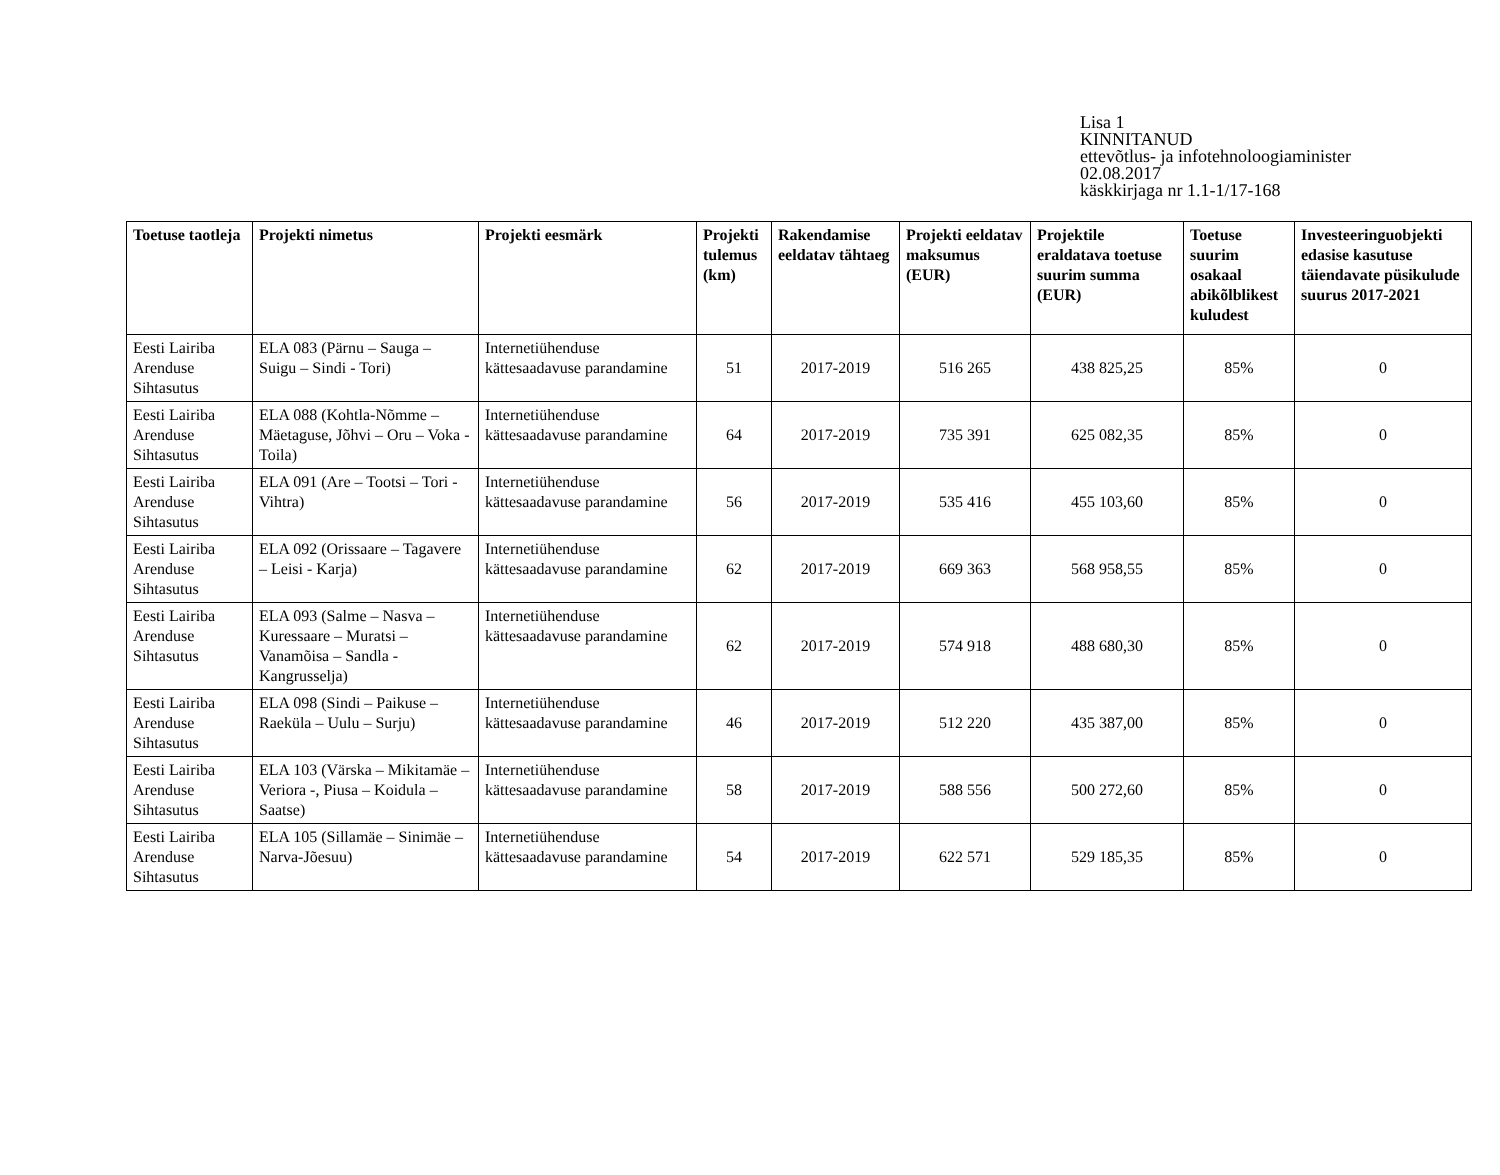Lisa 1
KINNITANUD
ettevõtlus- ja infotehnoloogiaminister
02.08.2017
käskkirjaga nr 1.1-1/17-168
| Toetuse taotleja | Projekti nimetus | Projekti eesmärk | Projekti tulemus (km) | Rakendamise eeldatav tähtaeg | Projekti eeldatav maksumus (EUR) | Projektile eraldatava toetuse suurim summa (EUR) | Toetuse suurim osakaal abikõlblikest kuludest | Investeeringuobjekti edasise kasutuse täiendavate püsikulude suurus 2017-2021 |
| --- | --- | --- | --- | --- | --- | --- | --- | --- |
| Eesti Lairiba Arenduse Sihtasutus | ELA 083 (Pärnu – Sauga – Suigu – Sindi - Tori) | Internetiühenduse kättesaadavuse parandamine | 51 | 2017-2019 | 516 265 | 438 825,25 | 85% | 0 |
| Eesti Lairiba Arenduse Sihtasutus | ELA 088 (Kohtla-Nõmme – Mäetaguse, Jõhvi – Oru – Voka - Toila) | Internetiühenduse kättesaadavuse parandamine | 64 | 2017-2019 | 735 391 | 625 082,35 | 85% | 0 |
| Eesti Lairiba Arenduse Sihtasutus | ELA 091 (Are – Tootsi – Tori - Vihtra) | Internetiühenduse kättesaadavuse parandamine | 56 | 2017-2019 | 535 416 | 455 103,60 | 85% | 0 |
| Eesti Lairiba Arenduse Sihtasutus | ELA 092 (Orissaare – Tagavere – Leisi - Karja) | Internetiühenduse kättesaadavuse parandamine | 62 | 2017-2019 | 669 363 | 568 958,55 | 85% | 0 |
| Eesti Lairiba Arenduse Sihtasutus | ELA 093 (Salme – Nasva – Kuressaare – Muratsi – Vanamõisa – Sandla - Kangrusselja) | Internetiühenduse kättesaadavuse parandamine | 62 | 2017-2019 | 574 918 | 488 680,30 | 85% | 0 |
| Eesti Lairiba Arenduse Sihtasutus | ELA 098 (Sindi – Paikuse – Raeküla – Uulu – Surju) | Internetiühenduse kättesaadavuse parandamine | 46 | 2017-2019 | 512 220 | 435 387,00 | 85% | 0 |
| Eesti Lairiba Arenduse Sihtasutus | ELA 103 (Värska – Mikitamäe – Veriora -, Piusa – Koidula – Saatse) | Internetiühenduse kättesaadavuse parandamine | 58 | 2017-2019 | 588 556 | 500 272,60 | 85% | 0 |
| Eesti Lairiba Arenduse Sihtasutus | ELA 105 (Sillamäe – Sinimäe – Narva-Jõesuu) | Internetiühenduse kättesaadavuse parandamine | 54 | 2017-2019 | 622 571 | 529 185,35 | 85% | 0 |